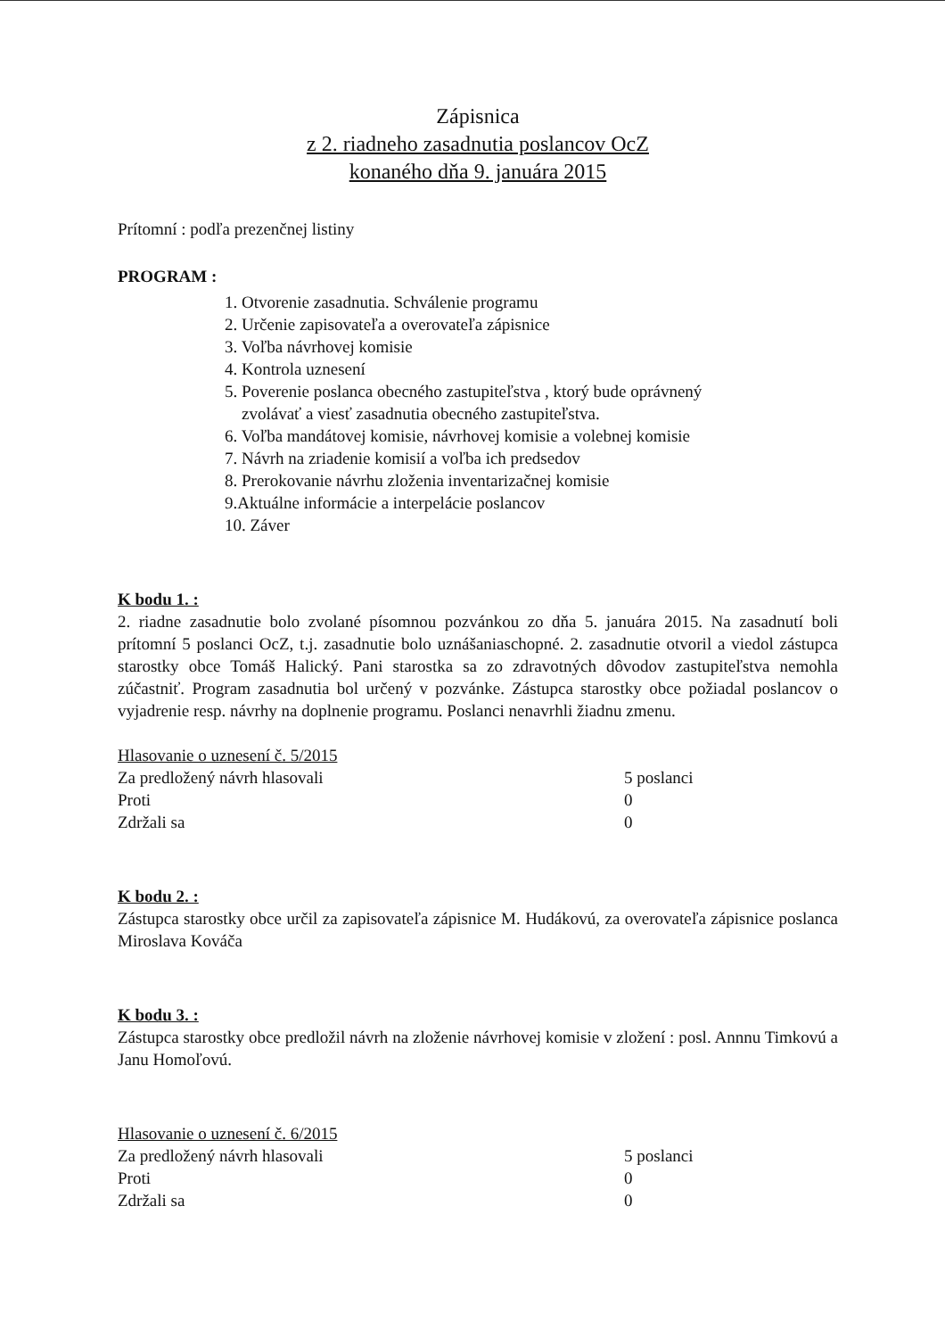Zápisnica
z 2. riadneho zasadnutia poslancov OcZ
konaného dňa 9. januára 2015
Prítomní : podľa prezenčnej listiny
PROGRAM :
1. Otvorenie zasadnutia. Schválenie programu
2. Určenie zapisovateľa a overovateľa zápisnice
3. Voľba návrhovej komisie
4. Kontrola uznesení
5. Poverenie poslanca obecného zastupiteľstva , ktorý bude oprávnený
zvolávať a viesť zasadnutia obecného zastupiteľstva.
6. Voľba mandátovej komisie, návrhovej komisie a volebnej komisie
7. Návrh na zriadenie komisií a voľba ich predsedov
8. Prerokovanie návrhu zloženia inventarizačnej komisie
9.Aktuálne informácie a interpelácie poslancov
10. Záver
K bodu 1. :
2. riadne zasadnutie bolo zvolané písomnou pozvánkou zo dňa 5. januára 2015. Na zasadnutí boli prítomní 5 poslanci OcZ, t.j. zasadnutie bolo uznášaniaschopné. 2. zasadnutie otvoril a viedol zástupca starostky obce Tomáš Halický. Pani starostka sa zo zdravotných dôvodov zastupiteľstva nemohla zúčastniť. Program zasadnutia bol určený v pozvánke. Zástupca starostky obce požiadal poslancov o vyjadrenie resp. návrhy na doplnenie programu. Poslanci nenavrhli žiadnu zmenu.
Hlasovanie o uznesení č. 5/2015
| Za predložený návrh hlasovali | 5 poslanci |
| Proti | 0 |
| Zdržali sa | 0 |
K bodu 2. :
Zástupca starostky obce určil za zapisovateľa zápisnice M. Hudákovú, za overovateľa zápisnice poslanca Miroslava Kováča
K bodu 3. :
Zástupca starostky obce predložil návrh na zloženie návrhovej komisie v zložení : posl. Annnu Timkovú a Janu Homoľovú.
Hlasovanie o uznesení č. 6/2015
| Za predložený návrh hlasovali | 5 poslanci |
| Proti | 0 |
| Zdržali sa | 0 |